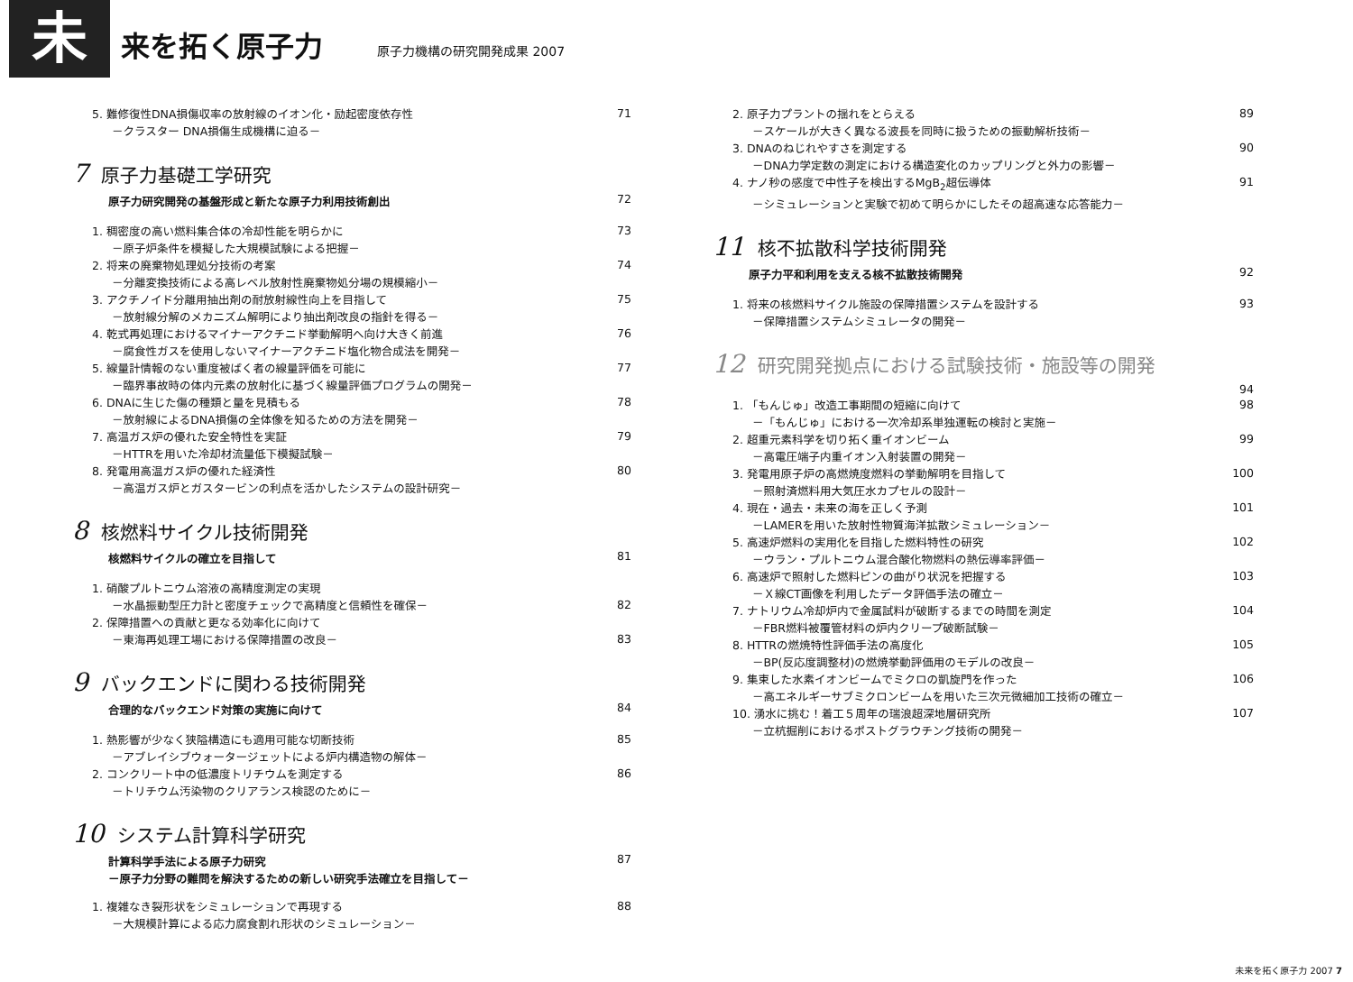未
来を拓く原子力
原子力機構の研究開発成果 2007
5. 難修復性DNA損傷収率の放射線のイオン化・励起密度依存性
71
－クラスター DNA損傷生成機構に迫る－
7 原子力基礎工学研究
原子力研究開発の基盤形成と新たな原子力利用技術創出
72
1. 稠密度の高い燃料集合体の冷却性能を明らかに
73
－原子炉条件を模擬した大規模試験による把握－
2. 将来の廃棄物処理処分技術の考案
74
－分離変換技術による高レベル放射性廃棄物処分場の規模縮小－
3. アクチノイド分離用抽出剤の耐放射線性向上を目指して
75
－放射線分解のメカニズム解明により抽出剤改良の指針を得る－
4. 乾式再処理におけるマイナーアクチニド挙動解明へ向け大きく前進
76
－腐食性ガスを使用しないマイナーアクチニド塩化物合成法を開発－
5. 線量計情報のない重度被ばく者の線量評価を可能に
77
－臨界事故時の体内元素の放射化に基づく線量評価プログラムの開発－
6. DNAに生じた傷の種類と量を見積もる
78
－放射線によるDNA損傷の全体像を知るための方法を開発－
7. 高温ガス炉の優れた安全特性を実証
79
－HTTRを用いた冷却材流量低下模擬試験－
8. 発電用高温ガス炉の優れた経済性
80
－高温ガス炉とガスタービンの利点を活かしたシステムの設計研究－
8 核燃料サイクル技術開発
核燃料サイクルの確立を目指して 81
1. 硝酸プルトニウム溶液の高精度測定の実現
－水晶振動型圧力計と密度チェックで高精度と信頼性を確保－
82
2. 保障措置への貢献と更なる効率化に向けて
－東海再処理工場における保障措置の改良－
83
9 バックエンドに関わる技術開発
合理的なバックエンド対策の実施に向けて
84
1. 熱影響が少なく狭隘構造にも適用可能な切断技術
85
－アブレイシブウォータージェットによる炉内構造物の解体－
2. コンクリート中の低濃度トリチウムを測定する
86
－トリチウム汚染物のクリアランス検認のために－
10 システム計算科学研究
計算科学手法による原子力研究
－原子力分野の難問を解決するための新しい研究手法確立を目指して－
87
1. 複雑なき裂形状をシミュレーションで再現する
88
－大規模計算による応力腐食割れ形状のシミュレーション－
2. 原子力プラントの揺れをとらえる
89
－スケールが大きく異なる波長を同時に扱うための振動解析技術－
3. DNAのねじれやすさを測定する
90
－DNA力学定数の測定における構造変化のカップリングと外力の影響－
4. ナノ秒の感度で中性子を検出するMgB<sub>2</sub>超伝導体
91
－シミュレーションと実験で初めて明らかにしたその超高速な応答能力－
11 核不拡散科学技術開発
原子力平和利用を支える核不拡散技術開発
92
1. 将来の核燃料サイクル施設の保障措置システムを設計する
93
－保障措置システムシミュレータの開発－
12 研究開発拠点における試験技術・施設等の開発
94
1. 「もんじゅ」改造工事期間の短縮に向けて
98
－「もんじゅ」における一次冷却系単独運転の検討と実施－
2. 超重元素科学を切り拓く重イオンビーム
99
－高電圧端子内重イオン入射装置の開発－
3. 発電用原子炉の高燃焼度燃料の挙動解明を目指して
100
－照射済燃料用大気圧水カプセルの設計－
4. 現在・過去・未来の海を正しく予測
101
－LAMERを用いた放射性物質海洋拡散シミュレーション－
5. 高速炉燃料の実用化を目指した燃料特性の研究
102
－ウラン・プルトニウム混合酸化物燃料の熱伝導率評価－
6. 高速炉で照射した燃料ピンの曲がり状況を把握する
103
－Ｘ線CT画像を利用したデータ評価手法の確立－
7. ナトリウム冷却炉内で金属試料が破断するまでの時間を測定
104
－FBR燃料被覆管材料の炉内クリープ破断試験－
8. HTTRの燃焼特性評価手法の高度化
105
－BP(反応度調整材)の燃焼挙動評価用のモデルの改良－
9. 集束した水素イオンビームでミクロの凱旋門を作った
106
－高エネルギーサブミクロンビームを用いた三次元微細加工技術の確立－
10. 湧水に挑む！着工５周年の瑞浪超深地層研究所
107
－立杭掘削におけるポストグラウチング技術の開発－
未来を拓く原子力 2007 7